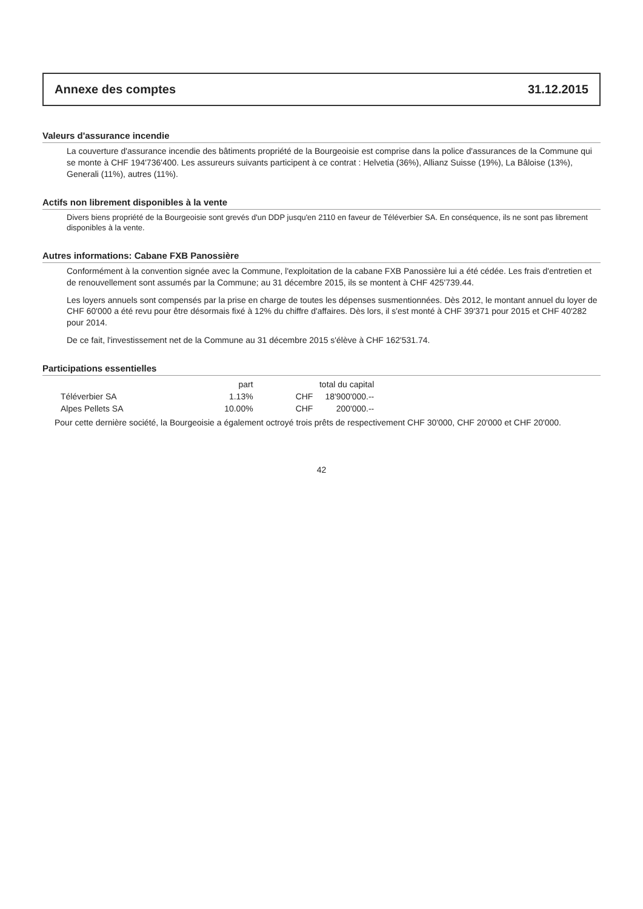Annexe des comptes 31.12.2015
Valeurs d'assurance incendie
La couverture d'assurance incendie des bâtiments propriété de la Bourgeoisie est comprise dans la police d'assurances de la Commune qui se monte à CHF 194'736'400. Les assureurs suivants participent à ce contrat : Helvetia (36%), Allianz Suisse (19%), La Bâloise (13%), Generali (11%), autres (11%).
Actifs non librement disponibles à la vente
Divers biens propriété de la Bourgeoisie sont grevés d'un DDP jusqu'en 2110 en faveur de Téléverbier SA. En conséquence, ils ne sont pas librement disponibles à la vente.
Autres informations: Cabane FXB Panossière
Conformément à la convention signée avec la Commune, l'exploitation de la cabane FXB Panossière lui a été cédée. Les frais d'entretien et de renouvellement sont assumés par la Commune; au 31 décembre 2015, ils se montent à CHF 425'739.44.
Les loyers annuels sont compensés par la prise en charge de toutes les dépenses susmentionnées. Dès 2012, le montant annuel du loyer de CHF 60'000 a été revu pour être désormais fixé à 12% du chiffre d'affaires. Dès lors, il s'est monté à CHF 39'371 pour 2015 et CHF 40'282 pour 2014.
De ce fait, l'investissement net de la Commune au 31 décembre 2015 s'élève à CHF 162'531.74.
Participations essentielles
| | part | total du capital | |
| --- | --- | --- | --- |
| Téléverbier SA | 1.13% | CHF | 18'900'000.-- |
| Alpes Pellets SA | 10.00% | CHF | 200'000.-- |
Pour cette dernière société, la Bourgeoisie a également octroyé trois prêts de respectivement CHF 30'000, CHF 20'000 et CHF 20'000.
42